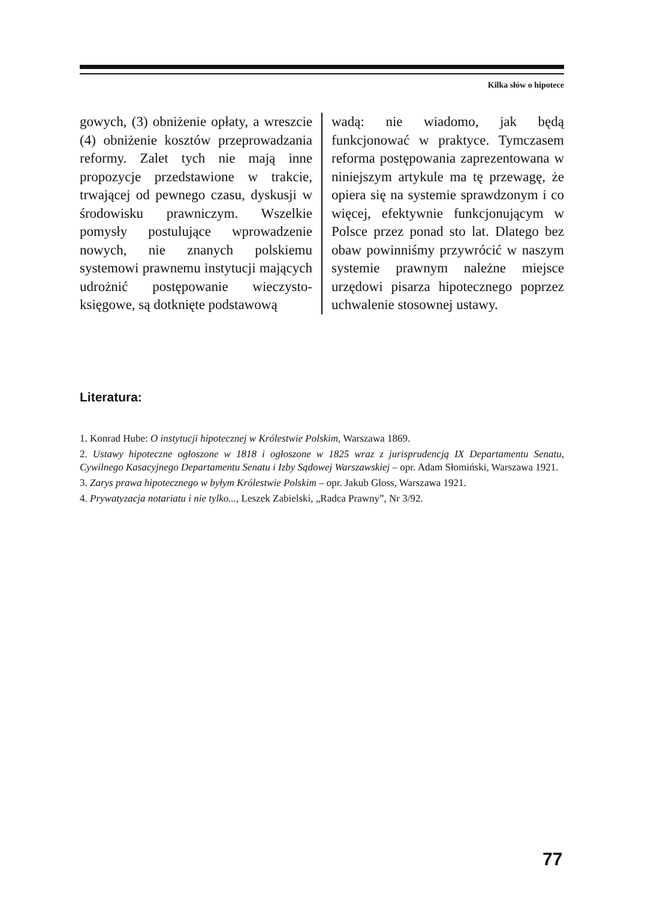Kilka słów o hipotece
gowych, (3) obniżenie opłaty, a wreszcie (4) obniżenie kosztów przeprowadzania reformy. Zalet tych nie mają inne propozycje przedstawione w trakcie, trwającej od pewnego czasu, dyskusji w środowisku prawniczym. Wszelkie pomysły postulujące wprowadzenie nowych, nie znanych polskiemu systemowi prawnemu instytucji mających udrożnić postępowanie wieczysto-księgowe, są dotknięte podstawową
wadą: nie wiadomo, jak będą funkcjonować w praktyce. Tymczasem reforma postępowania zaprezentowana w niniejszym artykule ma tę przewagę, że opiera się na systemie sprawdzonym i co więcej, efektywnie funkcjonującym w Polsce przez ponad sto lat. Dlatego bez obaw powinniśmy przywrócić w naszym systemie prawnym należne miejsce urzędowi pisarza hipotecznego poprzez uchwalenie stosownej ustawy.
Literatura:
1. Konrad Hube: O instytucji hipotecznej w Królestwie Polskim, Warszawa 1869.
2. Ustawy hipoteczne ogłoszone w 1818 i ogłoszone w 1825 wraz z jurisprudencją IX Departamentu Senatu, Cywilnego Kasacyjnego Departamentu Senatu i Izby Sądowej Warszawskiej – opr. Adam Słomiński, Warszawa 1921.
3. Zarys prawa hipotecznego w byłym Królestwie Polskim – opr. Jakub Gloss, Warszawa 1921.
4. Prywatyzacja notariatu i nie tylko..., Leszek Zabielski, „Radca Prawny”, Nr 3/92.
77